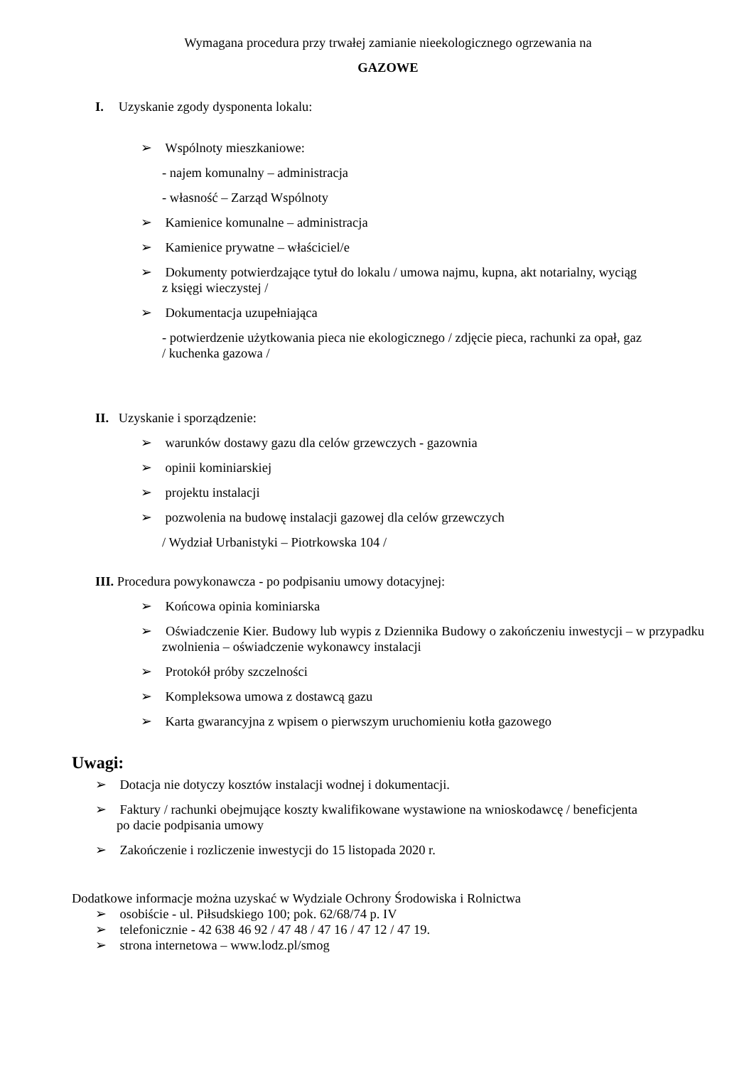Wymagana procedura przy trwałej zamianie nieekologicznego ogrzewania na
GAZOWE
I. Uzyskanie zgody dysponenta lokalu:
➢ Wspólnoty mieszkaniowe:
- najem komunalny – administracja
- własność – Zarząd Wspólnoty
➢ Kamienice komunalne – administracja
➢ Kamienice prywatne – właściciel/e
➢ Dokumenty potwierdzające tytuł do lokalu / umowa najmu, kupna, akt notarialny, wyciąg
z księgi wieczystej /
➢ Dokumentacja uzupełniająca
- potwierdzenie użytkowania pieca nie ekologicznego / zdjęcie pieca, rachunki za opał, gaz
/ kuchenka gazowa /
II. Uzyskanie i sporządzenie:
➢ warunków dostawy gazu dla celów grzewczych - gazownia
➢ opinii kominiarskiej
➢ projektu instalacji
➢ pozwolenia na budowę instalacji gazowej dla celów grzewczych
/ Wydział Urbanistyki – Piotrkowska 104 /
III. Procedura powykonawcza - po podpisaniu umowy dotacyjnej:
➢ Końcowa opinia kominiarska
➢ Oświadczenie Kier. Budowy lub wypis z Dziennika Budowy o zakończeniu inwestycji – w przypadku zwolnienia – oświadczenie wykonawcy instalacji
➢ Protokół próby szczelności
➢ Kompleksowa umowa z dostawcą gazu
➢ Karta gwarancyjna z wpisem o pierwszym uruchomieniu kotła gazowego
Uwagi:
➢ Dotacja nie dotyczy kosztów instalacji wodnej i dokumentacji.
➢ Faktury / rachunki obejmujące koszty kwalifikowane wystawione na wnioskodawcę / beneficjenta
po dacie podpisania umowy
➢ Zakończenie i rozliczenie inwestycji do 15 listopada 2020 r.
Dodatkowe informacje można uzyskać w Wydziale Ochrony Środowiska i Rolnictwa
➢ osobiście - ul. Piłsudskiego 100; pok. 62/68/74 p. IV
➢ telefonicznie - 42 638 46 92 / 47 48 / 47 16 / 47 12 / 47 19.
➢ strona internetowa – www.lodz.pl/smog